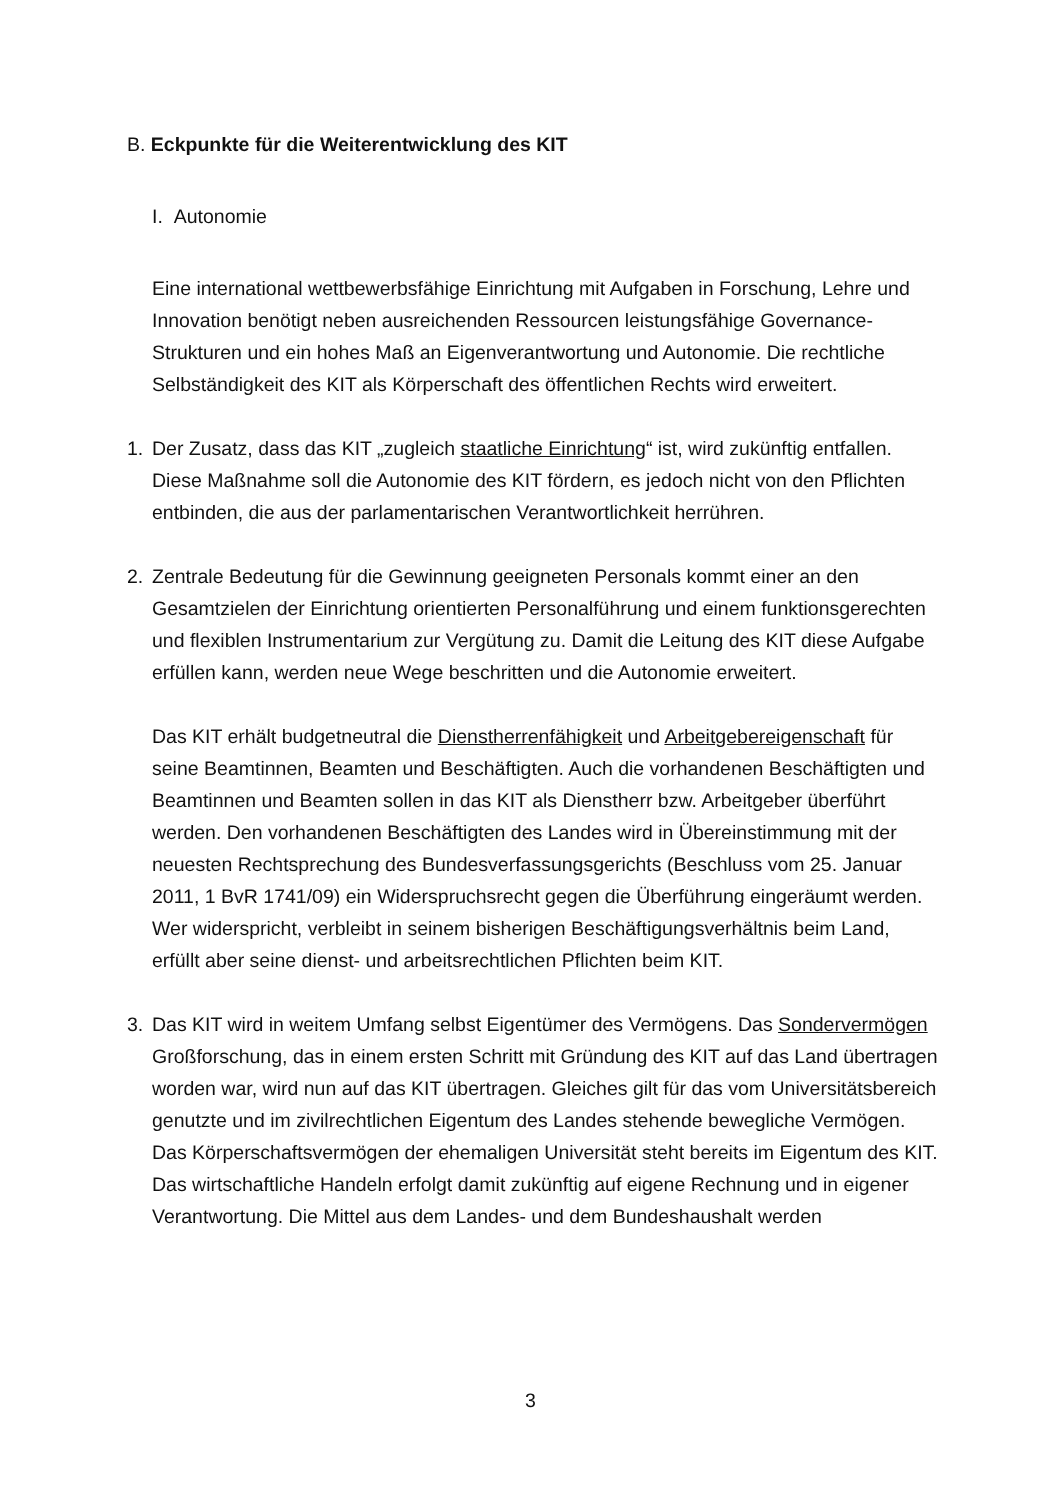B. Eckpunkte für die Weiterentwicklung des KIT
I. Autonomie
Eine international wettbewerbsfähige Einrichtung mit Aufgaben in Forschung, Lehre und Innovation benötigt neben ausreichenden Ressourcen leistungsfähige Governance-Strukturen und ein hohes Maß an Eigenverantwortung und Autonomie. Die rechtliche Selbständigkeit des KIT als Körperschaft des öffentlichen Rechts wird erweitert.
1. Der Zusatz, dass das KIT „zugleich staatliche Einrichtung“ ist, wird zukünftig entfallen. Diese Maßnahme soll die Autonomie des KIT fördern, es jedoch nicht von den Pflichten entbinden, die aus der parlamentarischen Verantwortlichkeit herrühren.
2. Zentrale Bedeutung für die Gewinnung geeigneten Personals kommt einer an den Gesamtzielen der Einrichtung orientierten Personalführung und einem funktionsgerechten und flexiblen Instrumentarium zur Vergütung zu. Damit die Leitung des KIT diese Aufgabe erfüllen kann, werden neue Wege beschritten und die Autonomie erweitert.
Das KIT erhält budgetneutral die Dienstherrenfähigkeit und Arbeitgebereigenschaft für seine Beamtinnen, Beamten und Beschäftigten. Auch die vorhandenen Beschäftigten und Beamtinnen und Beamten sollen in das KIT als Dienstherr bzw. Arbeitgeber überführt werden. Den vorhandenen Beschäftigten des Landes wird in Übereinstimmung mit der neuesten Rechtsprechung des Bundesverfassungsgerichts (Beschluss vom 25. Januar 2011, 1 BvR 1741/09) ein Widerspruchsrecht gegen die Überführung eingeräumt werden. Wer widerspricht, verbleibt in seinem bisherigen Beschäftigungsverhältnis beim Land, erfüllt aber seine dienst- und arbeitsrechtlichen Pflichten beim KIT.
3. Das KIT wird in weitem Umfang selbst Eigentümer des Vermögens. Das Sondervermögen Großforschung, das in einem ersten Schritt mit Gründung des KIT auf das Land übertragen worden war, wird nun auf das KIT übertragen. Gleiches gilt für das vom Universitätsbereich genutzte und im zivilrechtlichen Eigentum des Landes stehende bewegliche Vermögen. Das Körperschaftsvermögen der ehemaligen Universität steht bereits im Eigentum des KIT. Das wirtschaftliche Handeln erfolgt damit zukünftig auf eigene Rechnung und in eigener Verantwortung. Die Mittel aus dem Landes- und dem Bundeshaushalt werden
3